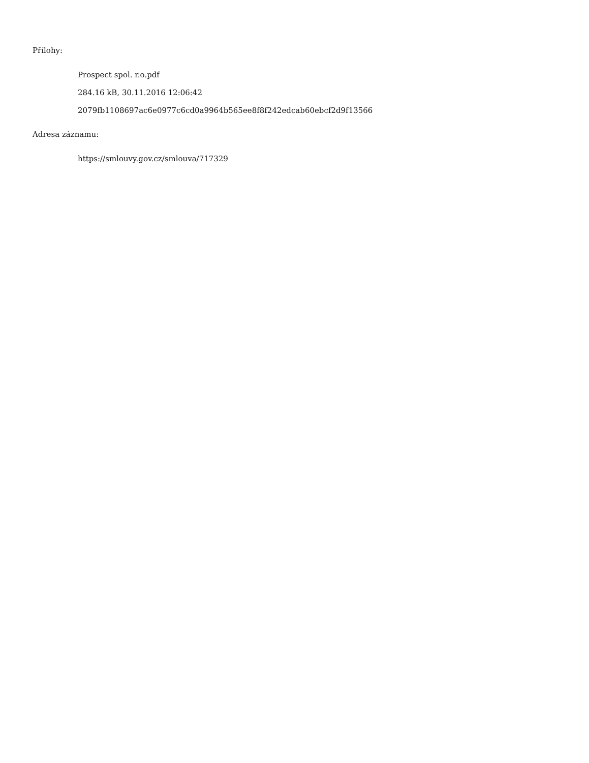Přílohy:
Prospect spol. r.o.pdf
284.16 kB, 30.11.2016 12:06:42
2079fb1108697ac6e0977c6cd0a9964b565ee8f8f242edcab60ebcf2d9f13566
Adresa záznamu:
https://smlouvy.gov.cz/smlouva/717329